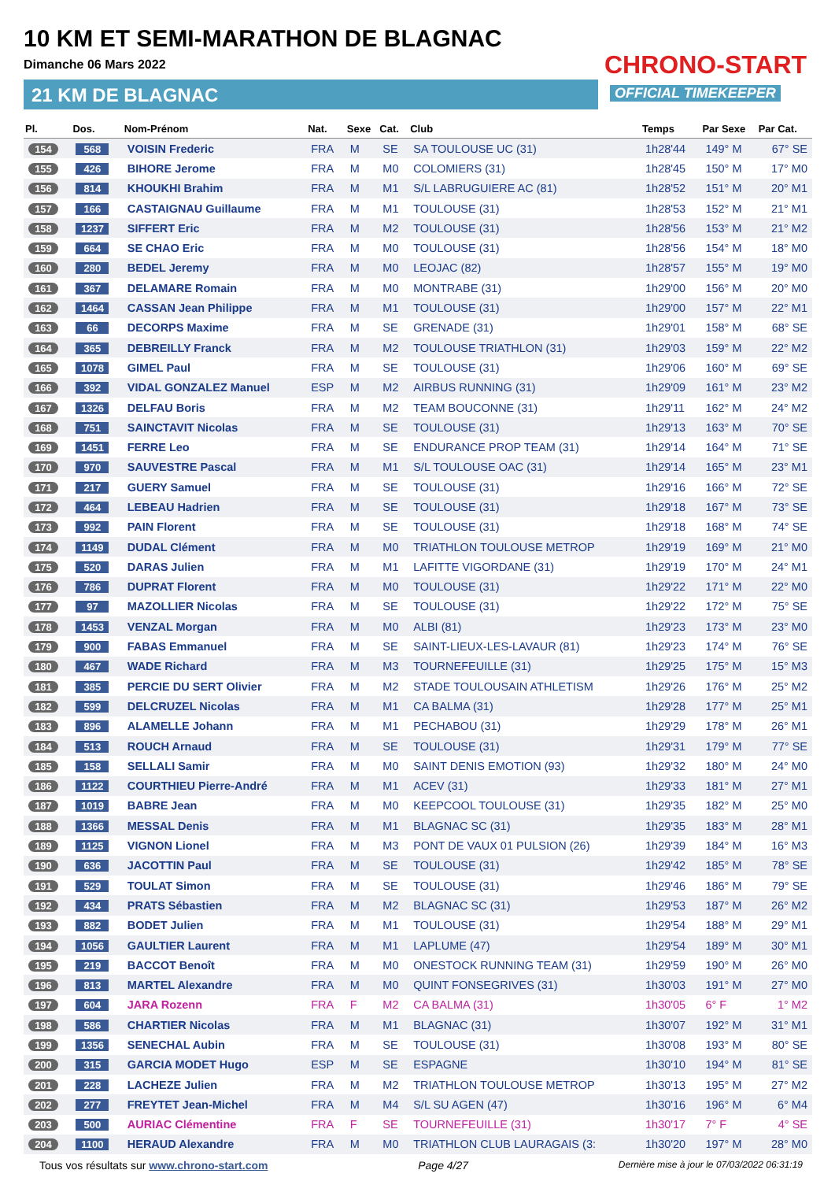10 KM ET SEMI-MARATHON DE BLAGNAC
Dimanche 06 Mars 2022
21 KM DE BLAGNAC
CHRONO-START
OFFICIAL TIMEKEEPER
| Pl. | Dos. | Nom-Prénom | Nat. | Sexe | Cat. | Club | Temps | Par Sexe | Par Cat. |
| --- | --- | --- | --- | --- | --- | --- | --- | --- | --- |
| 154 | 568 | VOISIN Frederic | FRA | M | SE | SA TOULOUSE UC (31) | 1h28'44 | 149° M | 67° SE |
| 155 | 426 | BIHORE Jerome | FRA | M | M0 | COLOMIERS (31) | 1h28'45 | 150° M | 17° M0 |
| 156 | 814 | KHOUKHI Brahim | FRA | M | M1 | S/L LABRUGUIERE AC (81) | 1h28'52 | 151° M | 20° M1 |
| 157 | 166 | CASTAIGNAU Guillaume | FRA | M | M1 | TOULOUSE (31) | 1h28'53 | 152° M | 21° M1 |
| 158 | 1237 | SIFFERT Eric | FRA | M | M2 | TOULOUSE (31) | 1h28'56 | 153° M | 21° M2 |
| 159 | 664 | SE CHAO Eric | FRA | M | M0 | TOULOUSE (31) | 1h28'56 | 154° M | 18° M0 |
| 160 | 280 | BEDEL Jeremy | FRA | M | M0 | LEOJAC (82) | 1h28'57 | 155° M | 19° M0 |
| 161 | 367 | DELAMARE Romain | FRA | M | M0 | MONTRABE (31) | 1h29'00 | 156° M | 20° M0 |
| 162 | 1464 | CASSAN Jean Philippe | FRA | M | M1 | TOULOUSE (31) | 1h29'00 | 157° M | 22° M1 |
| 163 | 66 | DECORPS Maxime | FRA | M | SE | GRENADE (31) | 1h29'01 | 158° M | 68° SE |
| 164 | 365 | DEBREILLY Franck | FRA | M | M2 | TOULOUSE TRIATHLON (31) | 1h29'03 | 159° M | 22° M2 |
| 165 | 1078 | GIMEL Paul | FRA | M | SE | TOULOUSE (31) | 1h29'06 | 160° M | 69° SE |
| 166 | 392 | VIDAL GONZALEZ Manuel | ESP | M | M2 | AIRBUS RUNNING (31) | 1h29'09 | 161° M | 23° M2 |
| 167 | 1326 | DELFAU Boris | FRA | M | M2 | TEAM BOUCONNE (31) | 1h29'11 | 162° M | 24° M2 |
| 168 | 751 | SAINCTAVIT Nicolas | FRA | M | SE | TOULOUSE (31) | 1h29'13 | 163° M | 70° SE |
| 169 | 1451 | FERRE Leo | FRA | M | SE | ENDURANCE PROP TEAM (31) | 1h29'14 | 164° M | 71° SE |
| 170 | 970 | SAUVESTRE Pascal | FRA | M | M1 | S/L TOULOUSE OAC (31) | 1h29'14 | 165° M | 23° M1 |
| 171 | 217 | GUERY Samuel | FRA | M | SE | TOULOUSE (31) | 1h29'16 | 166° M | 72° SE |
| 172 | 464 | LEBEAU Hadrien | FRA | M | SE | TOULOUSE (31) | 1h29'18 | 167° M | 73° SE |
| 173 | 992 | PAIN Florent | FRA | M | SE | TOULOUSE (31) | 1h29'18 | 168° M | 74° SE |
| 174 | 1149 | DUDAL Clément | FRA | M | M0 | TRIATHLON TOULOUSE METROP | 1h29'19 | 169° M | 21° M0 |
| 175 | 520 | DARAS Julien | FRA | M | M1 | LAFITTE VIGORDANE (31) | 1h29'19 | 170° M | 24° M1 |
| 176 | 786 | DUPRAT Florent | FRA | M | M0 | TOULOUSE (31) | 1h29'22 | 171° M | 22° M0 |
| 177 | 97 | MAZOLLIER Nicolas | FRA | M | SE | TOULOUSE (31) | 1h29'22 | 172° M | 75° SE |
| 178 | 1453 | VENZAL Morgan | FRA | M | M0 | ALBI (81) | 1h29'23 | 173° M | 23° M0 |
| 179 | 900 | FABAS Emmanuel | FRA | M | SE | SAINT-LIEUX-LES-LAVAUR (81) | 1h29'23 | 174° M | 76° SE |
| 180 | 467 | WADE Richard | FRA | M | M3 | TOURNEFEUILLE (31) | 1h29'25 | 175° M | 15° M3 |
| 181 | 385 | PERCIE DU SERT Olivier | FRA | M | M2 | STADE TOULOUSAIN ATHLETISM | 1h29'26 | 176° M | 25° M2 |
| 182 | 599 | DELCRUZEL Nicolas | FRA | M | M1 | CA BALMA (31) | 1h29'28 | 177° M | 25° M1 |
| 183 | 896 | ALAMELLE Johann | FRA | M | M1 | PECHABOU (31) | 1h29'29 | 178° M | 26° M1 |
| 184 | 513 | ROUCH Arnaud | FRA | M | SE | TOULOUSE (31) | 1h29'31 | 179° M | 77° SE |
| 185 | 158 | SELLALI Samir | FRA | M | M0 | SAINT DENIS EMOTION (93) | 1h29'32 | 180° M | 24° M0 |
| 186 | 1122 | COURTHIEU Pierre-André | FRA | M | M1 | ACEV (31) | 1h29'33 | 181° M | 27° M1 |
| 187 | 1019 | BABRE Jean | FRA | M | M0 | KEEPCOOL TOULOUSE (31) | 1h29'35 | 182° M | 25° M0 |
| 188 | 1366 | MESSAL Denis | FRA | M | M1 | BLAGNAC SC (31) | 1h29'35 | 183° M | 28° M1 |
| 189 | 1125 | VIGNON Lionel | FRA | M | M3 | PONT DE VAUX 01 PULSION (26) | 1h29'39 | 184° M | 16° M3 |
| 190 | 636 | JACOTTIN Paul | FRA | M | SE | TOULOUSE (31) | 1h29'42 | 185° M | 78° SE |
| 191 | 529 | TOULAT Simon | FRA | M | SE | TOULOUSE (31) | 1h29'46 | 186° M | 79° SE |
| 192 | 434 | PRATS Sébastien | FRA | M | M2 | BLAGNAC SC (31) | 1h29'53 | 187° M | 26° M2 |
| 193 | 882 | BODET Julien | FRA | M | M1 | TOULOUSE (31) | 1h29'54 | 188° M | 29° M1 |
| 194 | 1056 | GAULTIER Laurent | FRA | M | M1 | LAPLUME (47) | 1h29'54 | 189° M | 30° M1 |
| 195 | 219 | BACCOT Benoît | FRA | M | M0 | ONESTOCK RUNNING TEAM (31) | 1h29'59 | 190° M | 26° M0 |
| 196 | 813 | MARTEL Alexandre | FRA | M | M0 | QUINT FONSEGRIVES (31) | 1h30'03 | 191° M | 27° M0 |
| 197 | 604 | JARA Rozenn | FRA | F | M2 | CA BALMA (31) | 1h30'05 | 6° F | 1° M2 |
| 198 | 586 | CHARTIER Nicolas | FRA | M | M1 | BLAGNAC (31) | 1h30'07 | 192° M | 31° M1 |
| 199 | 1356 | SENECHAL Aubin | FRA | M | SE | TOULOUSE (31) | 1h30'08 | 193° M | 80° SE |
| 200 | 315 | GARCIA MODET Hugo | ESP | M | SE | ESPAGNE | 1h30'10 | 194° M | 81° SE |
| 201 | 228 | LACHEZE Julien | FRA | M | M2 | TRIATHLON TOULOUSE METROP | 1h30'13 | 195° M | 27° M2 |
| 202 | 277 | FREYTET Jean-Michel | FRA | M | M4 | S/L SU AGEN (47) | 1h30'16 | 196° M | 6° M4 |
| 203 | 500 | AURIAC Clémentine | FRA | F | SE | TOURNEFEUILLE (31) | 1h30'17 | 7° F | 4° SE |
| 204 | 1100 | HERAUD Alexandre | FRA | M | M0 | TRIATHLON CLUB LAURAGAIS (3: | 1h30'20 | 197° M | 28° M0 |
Tous vos résultats sur www.chrono-start.com Page 4/27 Dernière mise à jour le 07/03/2022 06:31:19